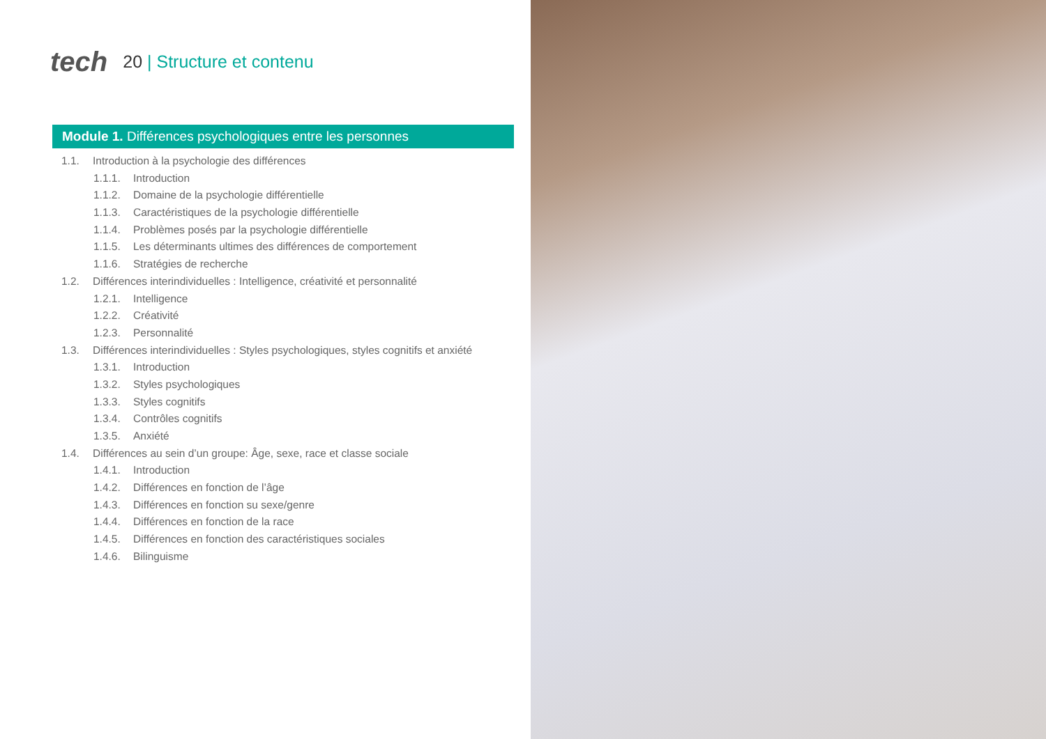tech
20 | Structure et contenu
Module 1. Différences psychologiques entre les personnes
1.1. Introduction à la psychologie des différences
1.1.1. Introduction
1.1.2. Domaine de la psychologie différentielle
1.1.3. Caractéristiques de la psychologie différentielle
1.1.4. Problèmes posés par la psychologie différentielle
1.1.5. Les déterminants ultimes des différences de comportement
1.1.6. Stratégies de recherche
1.2. Différences interindividuelles : Intelligence, créativité et personnalité
1.2.1. Intelligence
1.2.2. Créativité
1.2.3. Personnalité
1.3. Différences interindividuelles : Styles psychologiques, styles cognitifs et anxiété
1.3.1. Introduction
1.3.2. Styles psychologiques
1.3.3. Styles cognitifs
1.3.4. Contrôles cognitifs
1.3.5. Anxiété
1.4. Différences au sein d’un groupe: Âge, sexe, race et classe sociale
1.4.1. Introduction
1.4.2. Différences en fonction de l’âge
1.4.3. Différences en fonction su sexe/genre
1.4.4. Différences en fonction de la race
1.4.5. Différences en fonction des caractéristiques sociales
1.4.6. Bilinguisme